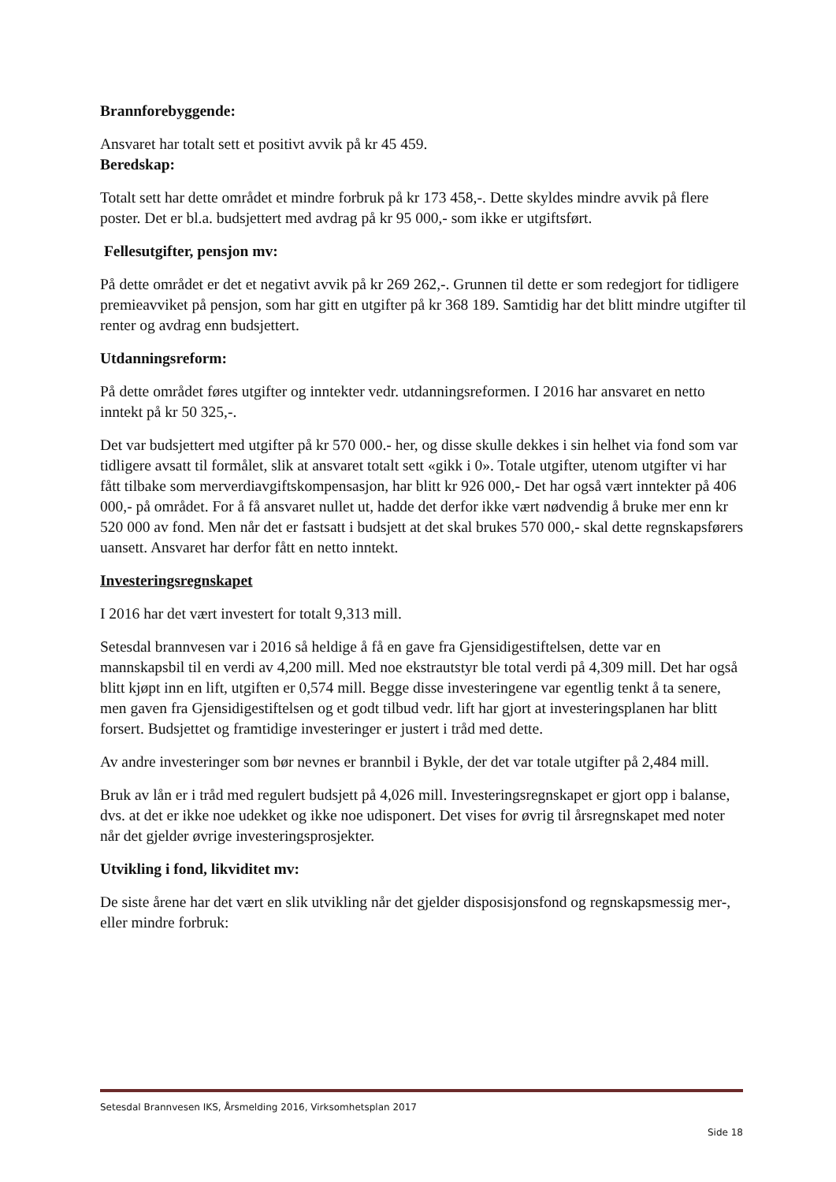Brannforebyggende:
Ansvaret har totalt sett et positivt avvik på kr 45 459.
Beredskap:
Totalt sett har dette området et mindre forbruk på kr 173 458,-. Dette skyldes mindre avvik på flere poster. Det er bl.a. budsjettert med avdrag på kr 95 000,- som ikke er utgiftsført.
Fellesutgifter, pensjon mv:
På dette området er det et negativt avvik på kr 269 262,-. Grunnen til dette er som redegjort for tidligere premieavviket på pensjon, som har gitt en utgifter på kr 368 189. Samtidig har det blitt mindre utgifter til renter og avdrag enn budsjettert.
Utdanningsreform:
På dette området føres utgifter og inntekter vedr. utdanningsreformen. I 2016 har ansvaret en netto inntekt på kr 50 325,-.
Det var budsjettert med utgifter på kr 570 000.- her, og disse skulle dekkes i sin helhet via fond som var tidligere avsatt til formålet, slik at ansvaret totalt sett «gikk i 0». Totale utgifter, utenom utgifter vi har fått tilbake som merverdiavgiftskompensasjon, har blitt kr 926 000,- Det har også vært inntekter på 406 000,- på området. For å få ansvaret nullet ut, hadde det derfor ikke vært nødvendig å bruke mer enn kr 520 000 av fond. Men når det er fastsatt i budsjett at det skal brukes 570 000,- skal dette regnskapsførers uansett. Ansvaret har derfor fått en netto inntekt.
Investeringsregnskapet
I 2016 har det vært investert for totalt 9,313 mill.
Setesdal brannvesen var i 2016 så heldige å få en gave fra Gjensidigestiftelsen, dette var en mannskapsbil til en verdi av 4,200 mill. Med noe ekstrautstyr ble total verdi på 4,309 mill. Det har også blitt kjøpt inn en lift, utgiften er 0,574 mill. Begge disse investeringene var egentlig tenkt å ta senere, men gaven fra Gjensidigestiftelsen og et godt tilbud vedr. lift har gjort at investeringsplanen har blitt forsert. Budsjettet og framtidige investeringer er justert i tråd med dette.
Av andre investeringer som bør nevnes er brannbil i Bykle, der det var totale utgifter på 2,484 mill.
Bruk av lån er i tråd med regulert budsjett på 4,026 mill. Investeringsregnskapet er gjort opp i balanse, dvs. at det er ikke noe udekket og ikke noe udisponert. Det vises for øvrig til årsregnskapet med noter når det gjelder øvrige investeringsprosjekter.
Utvikling i fond, likviditet mv:
De siste årene har det vært en slik utvikling når det gjelder disposisjonsfond og regnskapsmessig mer-, eller mindre forbruk:
Setesdal Brannvesen IKS, Årsmelding 2016, Virksomhetsplan 2017
Side 18